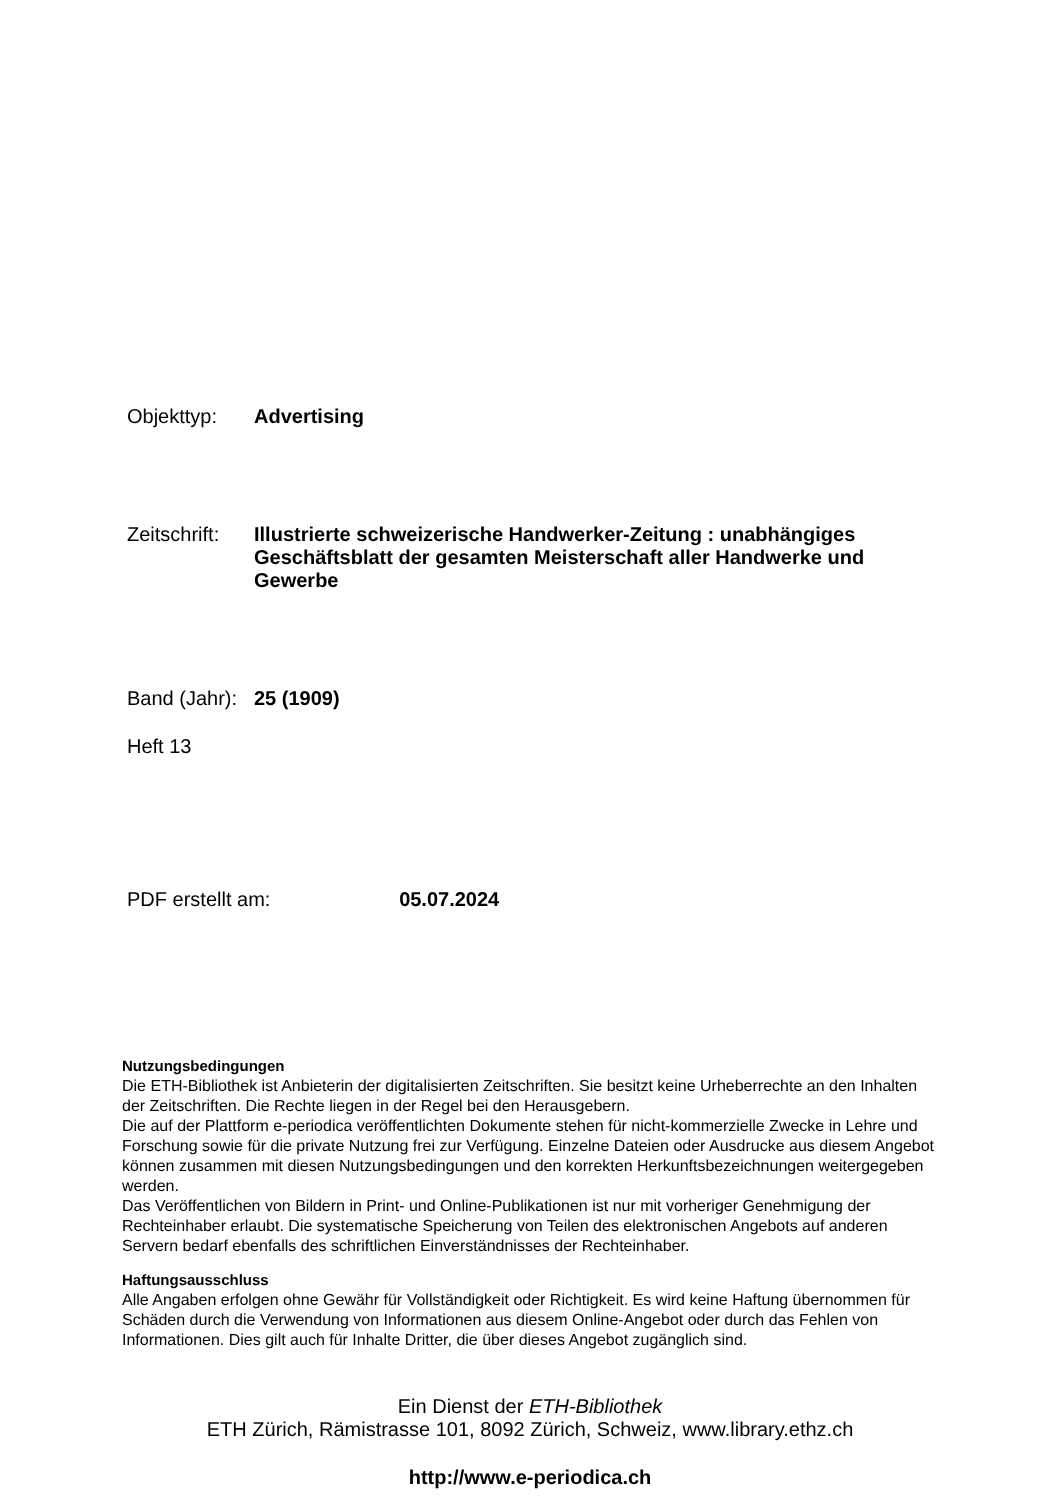Objekttyp: Advertising
Zeitschrift:
Illustrierte schweizerische Handwerker-Zeitung : unabhängiges Geschäftsblatt der gesamten Meisterschaft aller Handwerke und Gewerbe
Band (Jahr):
25 (1909)
Heft 13
PDF erstellt am: 05.07.2024
Nutzungsbedingungen
Die ETH-Bibliothek ist Anbieterin der digitalisierten Zeitschriften. Sie besitzt keine Urheberrechte an den Inhalten der Zeitschriften. Die Rechte liegen in der Regel bei den Herausgebern.
Die auf der Plattform e-periodica veröffentlichten Dokumente stehen für nicht-kommerzielle Zwecke in Lehre und Forschung sowie für die private Nutzung frei zur Verfügung. Einzelne Dateien oder Ausdrucke aus diesem Angebot können zusammen mit diesen Nutzungsbedingungen und den korrekten Herkunftsbezeichnungen weitergegeben werden.
Das Veröffentlichen von Bildern in Print- und Online-Publikationen ist nur mit vorheriger Genehmigung der Rechteinhaber erlaubt. Die systematische Speicherung von Teilen des elektronischen Angebots auf anderen Servern bedarf ebenfalls des schriftlichen Einverständnisses der Rechteinhaber.
Haftungsausschluss
Alle Angaben erfolgen ohne Gewähr für Vollständigkeit oder Richtigkeit. Es wird keine Haftung übernommen für Schäden durch die Verwendung von Informationen aus diesem Online-Angebot oder durch das Fehlen von Informationen. Dies gilt auch für Inhalte Dritter, die über dieses Angebot zugänglich sind.
Ein Dienst der ETH-Bibliothek
ETH Zürich, Rämistrasse 101, 8092 Zürich, Schweiz, www.library.ethz.ch
http://www.e-periodica.ch